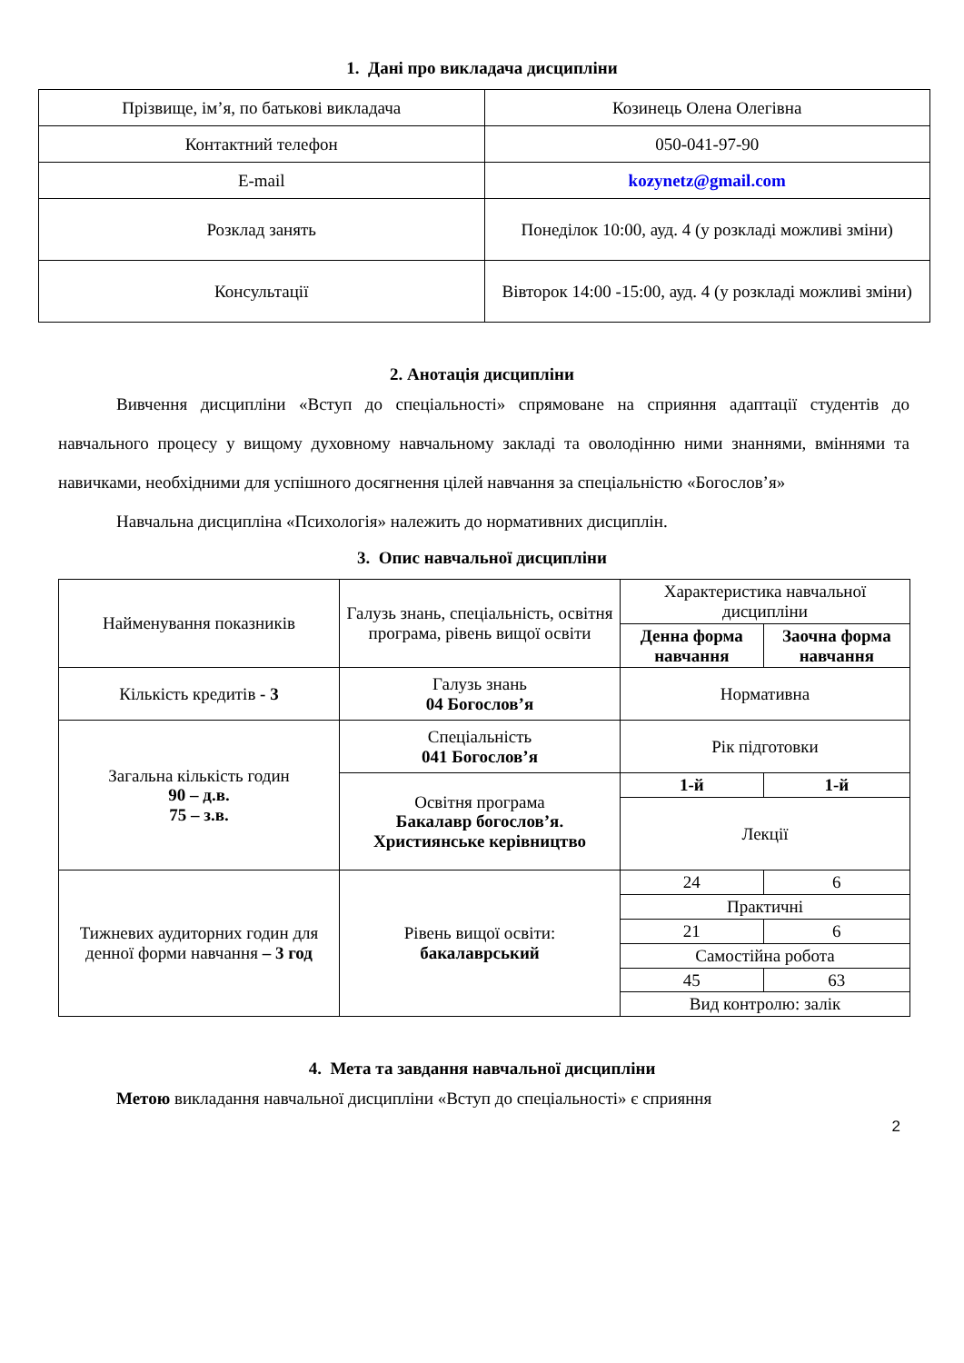1. Дані про викладача дисципліни
| Прізвище, ім’я, по батькові викладача | Козинець Олена Олегівна |
| Контактний телефон | 050-041-97-90 |
| E-mail | kozynetz@gmail.com |
| Розклад занять | Понеділок 10:00, ауд. 4 (у розкладі можливі зміни) |
| Консультації | Вівторок 14:00 -15:00, ауд. 4 (у розкладі можливі зміни) |
2. Анотація дисципліни
Вивчення дисципліни «Вступ до спеціальності» спрямоване на сприяння адаптації студентів до навчального процесу у вищому духовному навчальному закладі та оволодінню ними знаннями, вміннями та навичками, необхідними для успішного досягнення цілей навчання за спеціальністю «Богослов’я»
Навчальна дисципліна «Психологія» належить до нормативних дисциплін.
3. Опис навчальної дисципліни
| Найменування показників | Галузь знань, спеціальність, освітня програма, рівень вищої освіти | Характеристика навчальної дисципліни | |
| | | Денна форма навчання | Заочна форма навчання |
| Кількість кредитів - 3 | Галузь знань 04 Богослов’я | Нормативна | |
| Загальна кількість годин 90 – д.в. 75 – з.в. | Спеціальність 041 Богослов’я | Рік підготовки | |
| | Освітня програма Бакалавр богослов’я. Християнське керівництво | 1-й | 1-й |
| | | Лекції | |
| Тижневих аудиторних годин для денної форми навчання – 3 год | Рівень вищої освіти: бакалаврський | 24 | 6 |
| | | Практичні | |
| | | 21 | 6 |
| | | Самостійна робота | |
| | | 45 | 63 |
| | | Вид контролю: залік | |
4. Мета та завдання навчальної дисципліни
Метою викладання навчальної дисципліни «Вступ до спеціальності» є сприяння
2